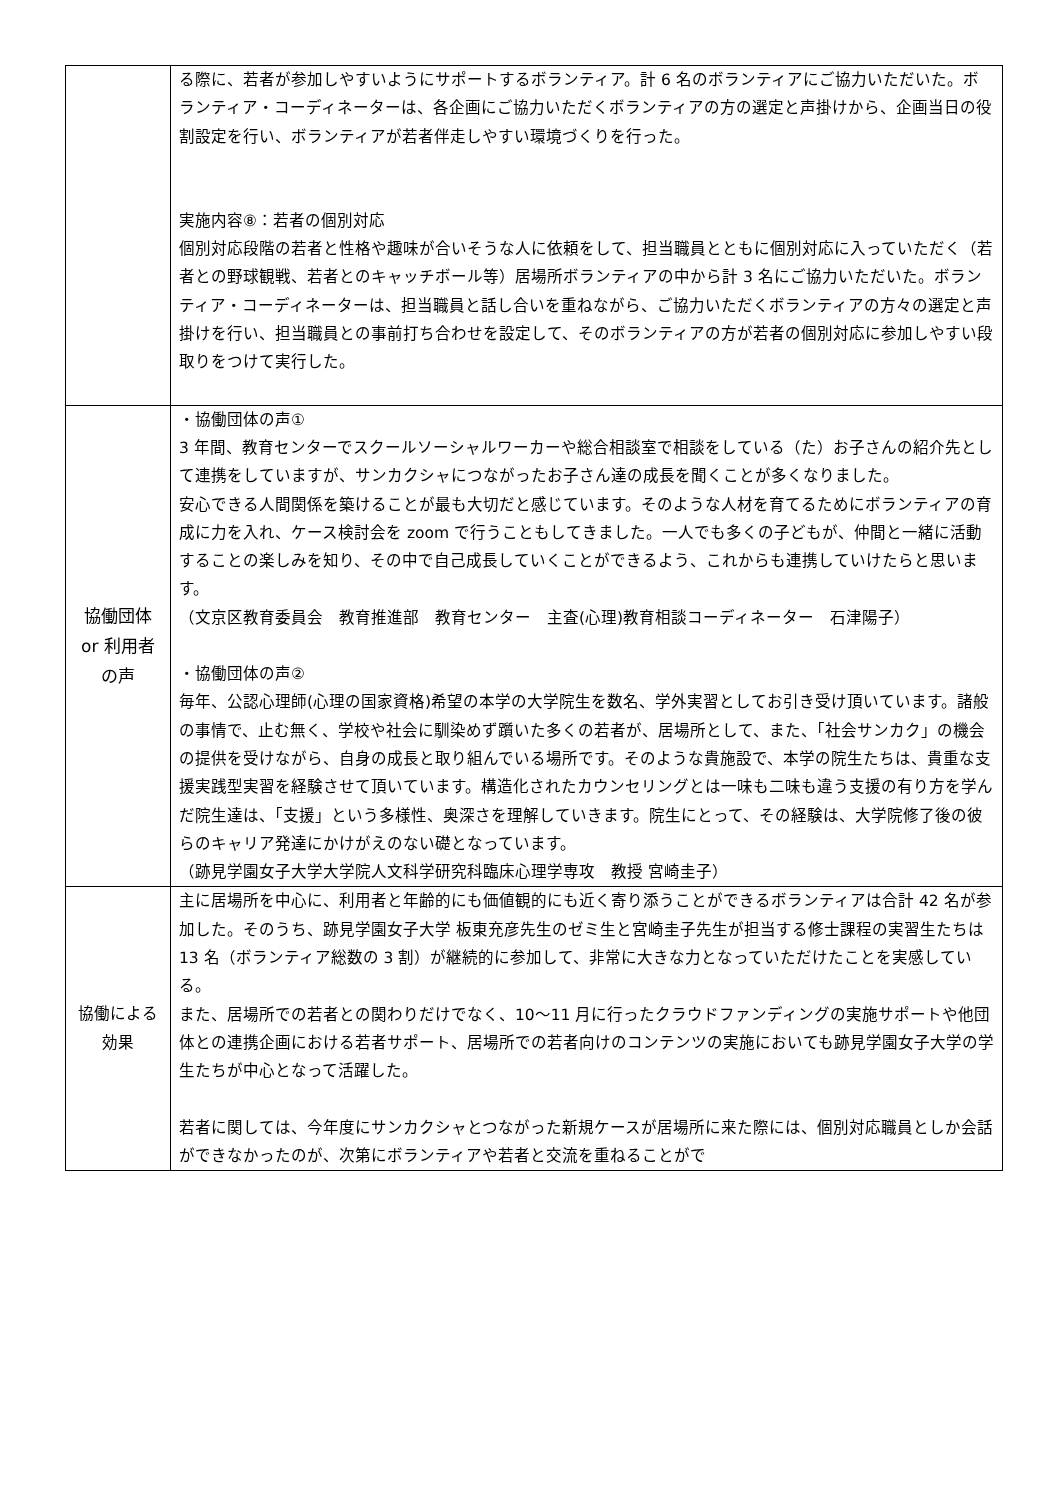| | る際に、若者が参加しやすいようにサポートするボランティア。計 6 名のボランティアにご協力いただいた。ボランティア・コーディネーターは、各企画にご協力いただくボランティアの方の選定と声掛けから、企画当日の役割設定を行い、ボランティアが若者伴走しやすい環境づくりを行った。 実施内容⑧：若者の個別対応 個別対応段階の若者と性格や趣味が合いそうな人に依頼をして、担当職員とともに個別対応に入っていただく（若者との野球観戦、若者とのキャッチボール等）居場所ボランティアの中から計 3 名にご協力いただいた。ボランティア・コーディネーターは、担当職員と話し合いを重ねながら、ご協力いただくボランティアの方々の選定と声掛けを行い、担当職員との事前打ち合わせを設定して、そのボランティアの方が若者の個別対応に参加しやすい段取りをつけて実行した。 |
| 協働団体 or 利用者 の声 | ・協働団体の声① 3 年間、教育センターでスクールソーシャルワーカーや総合相談室で相談をしている（た）お子さんの紹介先として連携をしていますが、サンカクシャにつながったお子さん達の成長を聞くことが多くなりました。 安心できる人間関係を築けることが最も大切だと感じています。そのような人材を育てるためにボランティアの育成に力を入れ、ケース検討会を zoom で行うこともしてきました。一人でも多くの子どもが、仲間と一緒に活動することの楽しみを知り、その中で自己成長していくことができるよう、これからも連携していけたらと思います。 （文京区教育委員会 教育推進部 教育センター 主査(心理)教育相談コーディネーター 石津陽子） ・協働団体の声② 毎年、公認心理師(心理の国家資格)希望の本学の大学院生を数名、学外実習としてお引き受け頂いています。諸般の事情で、止む無く、学校や社会に馴染めず躓いた多くの若者が、居場所として、また、「社会サンカク」の機会の提供を受けながら、自身の成長と取り組んでいる場所です。そのような貴施設で、本学の院生たちは、貴重な支援実践型実習を経験させて頂いています。構造化されたカウンセリングとは一味も二味も違う支援の有り方を学んだ院生達は、「支援」という多様性、奥深さを理解していきます。院生にとって、その経験は、大学院修了後の彼らのキャリア発達にかけがえのない礎となっています。 （跡見学園女子大学大学院人文科学研究科臨床心理学専攻 教授 宮崎圭子） |
| 協働による 効果 | 主に居場所を中心に、利用者と年齢的にも価値観的にも近く寄り添うことができるボランティアは合計 42 名が参加した。そのうち、跡見学園女子大学 板東充彦先生のゼミ生と宮崎圭子先生が担当する修士課程の実習生たちは 13 名（ボランティア総数の 3 割）が継続的に参加して、非常に大きな力となっていただけたことを実感している。 また、居場所での若者との関わりだけでなく、10〜11 月に行ったクラウドファンディングの実施サポートや他団体との連携企画における若者サポート、居場所での若者向けのコンテンツの実施においても跡見学園女子大学の学生たちが中心となって活躍した。 若者に関しては、今年度にサンカクシャとつながった新規ケースが居場所に来た際には、個別対応職員としか会話ができなかったのが、次第にボランティアや若者と交流を重ねることがで |